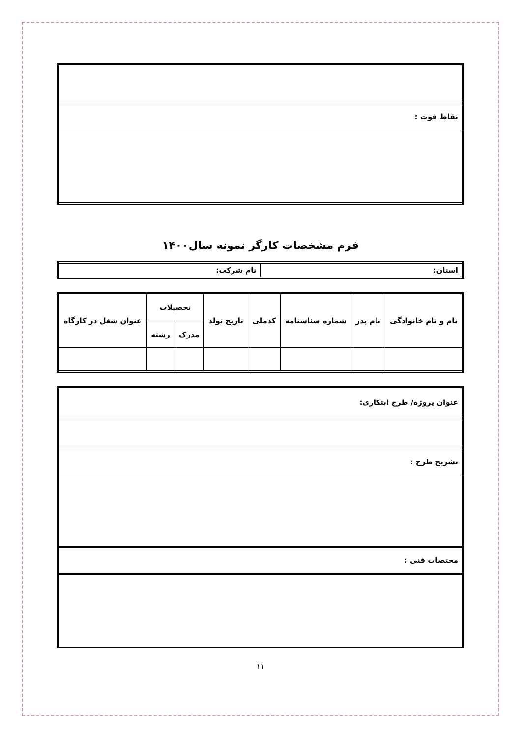| نقاط قوت : |
فرم مشخصات کارگر نمونه سال۱۴۰۰
| استان: | نام شرکت: |
| نام و نام خانوادگی | نام پدر | شماره شناسنامه | کدملی | تاریخ تولد | تحصیلات | | عنوان شغل در کارگاه |
| --- | --- | --- | --- | --- | --- | --- | --- |
| | | | | | مدرک | رشته | |
| عنوان پروژه/ طرح ابتکاری: |
| تشریح طرح : |
| مختصات فنی : |
۱۱